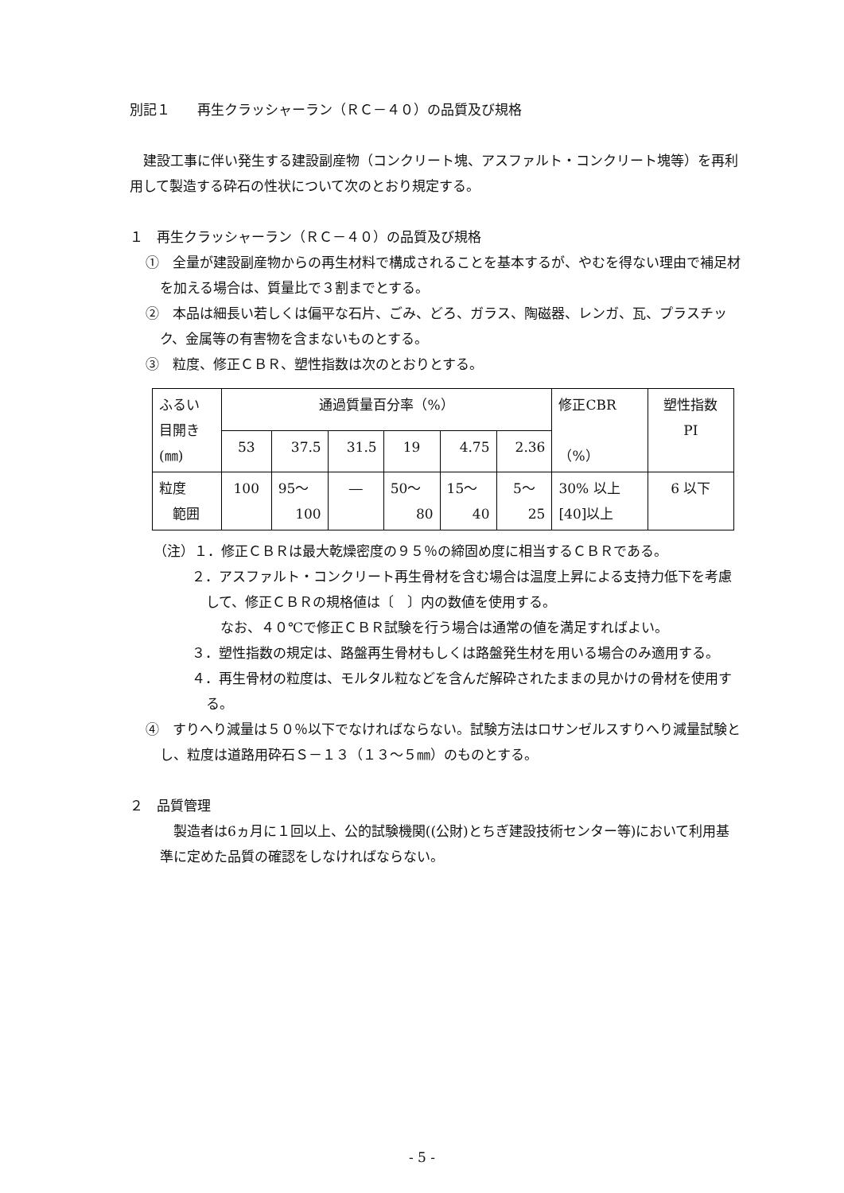別記１　　再生クラッシャーラン（ＲＣ－４０）の品質及び規格
　建設工事に伴い発生する建設副産物（コンクリート塊、アスファルト・コンクリート塊等）を再利用して製造する砕石の性状について次のとおり規定する。
１　再生クラッシャーラン（ＲＣ－４０）の品質及び規格
①　全量が建設副産物からの再生材料で構成されることを基本するが、やむを得ない理由で補足材を加える場合は、質量比で３割までとする。
②　本品は細長い若しくは偏平な石片、ごみ、どろ、ガラス、陶磁器、レンガ、瓦、プラスチック、金属等の有害物を含まないものとする。
③　粒度、修正ＣＢＲ、塑性指数は次のとおりとする。
| ふるい 目開き (㎜) | 通過質量百分率（%） | | | | | | 修正CBR （%） | 塑性指数 PI |
| | 53 | 37.5 | 31.5 | 19 | 4.75 | 2.36 | | |
| 粒度 範囲 | 100 | 95～ 100 | ― | 50～ 80 | 15～ 40 | 5～ 25 | 30% 以上 [40]以上 | 6 以下 |
（注）１．修正ＣＢＲは最大乾燥密度の９５％の締固め度に相当するＣＢＲである。
２．アスファルト・コンクリート再生骨材を含む場合は温度上昇による支持力低下を考慮して、修正ＣＢＲの規格値は〔　〕内の数値を使用する。
なお、４０℃で修正ＣＢＲ試験を行う場合は通常の値を満足すればよい。
３．塑性指数の規定は、路盤再生骨材もしくは路盤発生材を用いる場合のみ適用する。
４．再生骨材の粒度は、モルタル粒などを含んだ解砕されたままの見かけの骨材を使用する。
④　すりへり減量は５０％以下でなければならない。試験方法はロサンゼルスすりへり減量試験とし、粒度は道路用砕石Ｓ－１３（１３～５㎜）のものとする。
２　品質管理
　製造者は6ヵ月に１回以上、公的試験機関((公財)とちぎ建設技術センター等)において利用基準に定めた品質の確認をしなければならない。
- 5 -